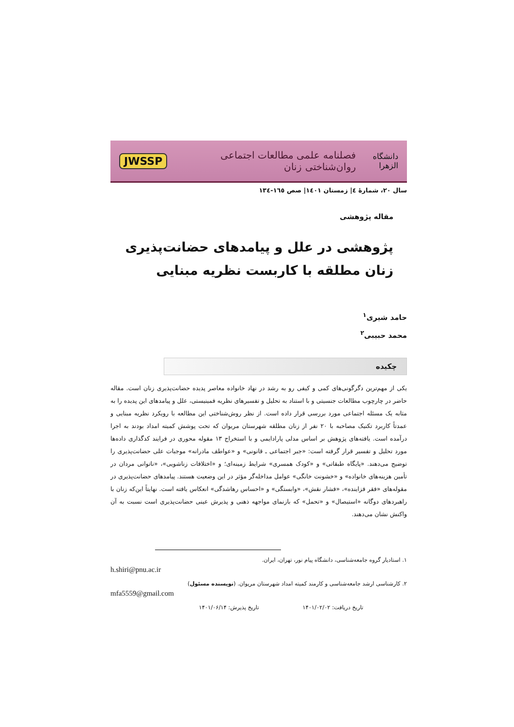دانشگاه الزهرا فصلنامه علمی مطالعات اجتماعی روان‌شناختی زنان JWSSP
سال ۲۰، شمارهٔ ٤| زمستان ۱٤۰۱| صص ۱٦٥-۱۳٤
مقاله پژوهشی
پژوهشی در علل و پیامدهای حضانت‌پذیری زنان مطلقه با کاربست نظریه مبنایی
حامد شیری<sup>۱</sup>
محمد حبیبی<sup>۲</sup>
چکیده
یکی از مهم‌ترین دگرگونی‌های کمی و کیفی رو به رشد در نهاد خانواده معاصر پدیده حضانت‌پذیری زنان است. مقاله حاضر در چارچوب مطالعات جنسیتی و با استناد به تحلیل و تفسیرهای نظریه فمینیستی، علل و پیامدهای این پدیده را به مثابه یک مسئله اجتماعی مورد بررسی قرار داده است. از نظر روش‌شناختی این مطالعه با رویکرد نظریه مبنایی و عمدتاً کاربرد تکنیک مصاحبه با ۲۰ نفر از زنان مطلقه شهرستان مریوان که تحت پوشش کمیته امداد بودند به اجرا درآمده است. یافته‌های پژوهش بر اساس مدلی پارادایمی و با استخراج ۱۳ مقوله محوری در فرایند کدگذاری داده‌ها مورد تحلیل و تفسیر قرار گرفته است: «جبر اجتماعی ـ قانونی» و «عواطف مادرانه» موجبات علی حضانت‌پذیری را توضیح می‌دهند. «پایگاه طبقاتی» و «کودک همسری» شرایط زمینه‌ای؛ و «اختلافات زناشویی»، «ناتوانی مردان در تأمین هزینه‌های خانواده» و «خشونت خانگی» عوامل مداخله‌گر مؤثر در این وضعیت هستند. پیامدهای حضانت‌پذیری در مقوله‌های «فقر فزاینده»، «فشار نقش»، «وابستگی» و «احساس رهاشدگی» انعکاس یافته است. نهایتاً این‌که زنان با راهبردهای دوگانه «استیصال» و «تحمل» که بازنمای مواجهه ذهنی و پذیرش عینی حضانت‌پذیری است نسبت به آن واکنش نشان می‌دهند.
۱. استادیار گروه جامعه‌شناسی، دانشگاه پیام نور، تهران، ایران.
h.shiri@pnu.ac.ir
۲. کارشناسی ارشد جامعه‌شناسی و کارمند کمیته امداد شهرستان مریوان. (نویسنده مسئول)
mfa5559@gmail.com
تاریخ دریافت: ۱۴۰۱/۰۲/۰۲ تاریخ پذیرش: ۱۴۰۱/۰۶/۱۴